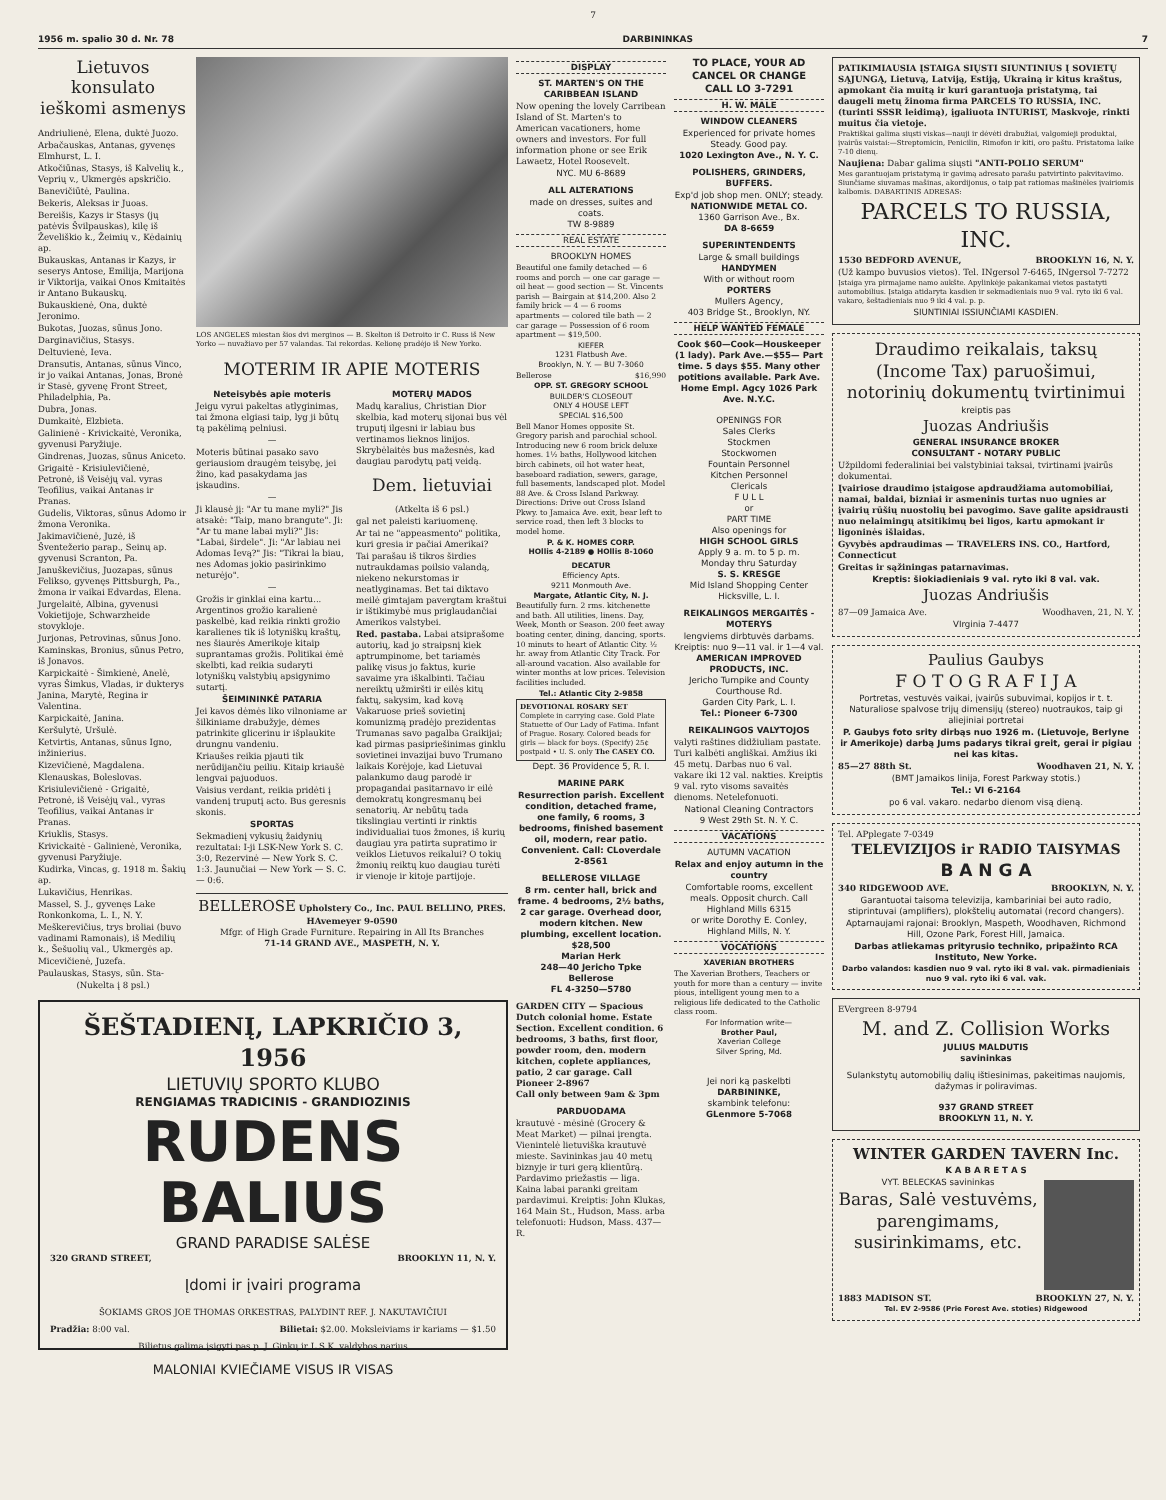7
1956 m. spalio 30 d. Nr. 78 DARBININKAS 7
Lietuvos konsulato ieškomi asmenys
Andriulienė, Elena, duktė Juozo.
Arbačauskas, Antanas, gyvenęs Elmhurst, L. I.
Atkočiūnas, Stasys, iš Kalvelių k., Veprių v., Ukmergės apskričio.
Banevičiūtė, Paulina.
Bekeris, Aleksas ir Juoas.
Bereišis, Kazys ir Stasys (jų patėvis Švilpauskas), kilę iš Ževeliškio k., Žeimių v., Kėdainių ap.
Bukauskas, Antanas ir Kazys, ir seserys Antose, Emilija, Marijona ir Viktorija, vaikai Onos Kmitaitės ir Antano Bukauskų.
Bukauskienė, Ona, duktė Jeronimo.
Bukotas, Juozas, sūnus Jono.
Darginavičius, Stasys.
Deltuvienė, Ieva.
Dransutis, Antanas, sūnus Vinco, ir jo vaikai Antanas, Jonas, Bronė ir Stasė, gyvenę Front Street, Philadelphia, Pa.
Dubra, Jonas.
Dumkaitė, Elzbieta.
Galinienė - Krivickaitė, Veronika, gyvenusi Paryžiuje.
Gindrenas, Juozas, sūnus Aniceto.
Grigaitė - Krisiulevičienė, Petronė, iš Veisėjų val. vyras Teofilius, vaikai Antanas ir Pranas.
Gudelis, Viktoras, sūnus Adomo ir žmona Veronika.
Jakimavičienė, Juzė, iš Šventežerio parap., Seinų ap. gyvenusi Scranton, Pa.
Januškevičius, Juozapas, sūnus Felikso, gyvenęs Pittsburgh, Pa., žmona ir vaikai Edvardas, Elena.
Jurgelaitė, Albina, gyvenusi Vokietijoje, Schwarzheide stovykloje.
Jurjonas, Petrovinas, sūnus Jono.
Kaminskas, Bronius, sūnus Petro, iš Jonavos.
Karpickaitė - Šimkienė, Anelė, vyras Šimkus, Vladas, ir dukterys Janina, Marytė, Regina ir Valentina.
Karpickaitė, Janina.
Keršulytė, Uršulė.
Ketvirtis, Antanas, sūnus Igno, inžinierius.
Kizevičienė, Magdalena.
Klenauskas, Boleslovas.
Krisiulevičienė - Grigaitė, Petronė, iš Veisėjų val., vyras Teofilius, vaikai Antanas ir Pranas.
Kriuklis, Stasys.
Krivickaitė - Galinienė, Veronika, gyvenusi Paryžiuje.
Kudirka, Vincas, g. 1918 m. Šakių ap.
Lukavičius, Henrikas.
Massel, S. J., gyvenęs Lake Ronkonkoma, L. I., N. Y.
Meškerevičius, trys broliai (buvo vadinami Ramonais), iš Medilių k., Šešuolių val., Ukmergės ap.
Micevičienė, Juzefa.
Paulauskas, Stasys, sūn. Sta-
(Nukelta į 8 psl.)
LOS ANGELES miestan šios dvi merginos — B. Skelton iš Detroito ir C. Russ iš New Yorko — nuvažiavo per 57 valandas. Tai rekordas. Kelionę pradėjo iš New Yorko.
MOTERIM IR APIE MOTERIS
Neteisybės apie moteris
Jeigu vyrui pakeltas atlyginimas, tai žmona elgiasi taip, lyg ji būtų tą pakėlimą pelniusi.
—
Moteris būtinai pasako savo geriausiom draugėm teisybę, jei žino, kad pasakydama jas įskaudins.
—
Ji klausė jį: "Ar tu mane myli?" Jis atsakė: "Taip, mano brangute". Ji: "Ar tu mane labai myli?" Jis: "Labai, širdele". Ji: "Ar labiau nei Adomas Ievą?" Jis: "Tikrai la biau, nes Adomas jokio pasirinkimo neturėjo".
—
Grožis ir ginklai eina kartu... Argentinos grožio karalienė paskelbė, kad reikia rinkti grožio karalienes tik iš lotyniškų kraštų, nes šiaurės Amerikoje kitaip suprantamas grožis. Politikai ėmė skelbti, kad reikia sudaryti lotyniškų valstybių apsigynimo sutartį.
ŠEIMININKĖ PATARIA
Jei kavos dėmės liko vilnoniame ar šilkiniame drabužyje, dėmes patrinkite glicerinu ir išplaukite drungnu vandeniu.
Kriaušes reikia pjauti tik nerūdijančiu peiliu. Kitaip kriaušė lengvai pajuoduos.
Vaisius verdant, reikia pridėti į vandenį truputį acto. Bus geresnis skonis.
SPORTAS
Sekmadienį vykusių žaidynių rezultatai: I-ji LSK-New York S. C. 3:0, Rezervinė — New York S. C. 1:3. Jaunučiai — New York — S. C. — 0:6.
MOTERŲ MADOS
Madų karalius, Christian Dior skelbia, kad moterų sijonai bus vėl truputį ilgesni ir labiau bus vertinamos lieknos linijos. Skrybėlaitės bus mažesnės, kad daugiau parodytų patį veidą.
Dem. lietuviai
(Atkelta iš 6 psl.)
gal net paleisti kariuomenę.
Ar tai ne "appeasmento" politika, kuri gresia ir pačiai Amerikai?
Tai parašau iš tikros širdies nutraukdamas poilsio valandą, niekeno nekurstomas ir neatlyginamas. Bet tai diktavo meilė gimtajam pavergtam kraštui ir ištikimybė mus priglaudančiai Amerikos valstybei.
Red. pastaba. Labai atsiprašome autorių, kad jo straipsnį kiek aptrumpinome, bet tariamės palikę visus jo faktus, kurie savaime yra iškalbinti. Tačiau nereiktų užmiršti ir eilės kitų faktų, sakysim, kad kovą Vakaruose prieš sovietinį komunizmą pradėjo prezidentas Trumanas savo pagalba Graikijai; kad pirmas pasipriešinimas ginklu sovietinei invazijai buvo Trumano laikais Korėjoje, kad Lietuvai palankumo daug parodė ir propagandai pasitarnavo ir eilė demokratų kongresmanų bei senatorių. Ar nebūtų tada tikslingiau vertinti ir rinktis individualiai tuos žmones, iš kurių daugiau yra patirta supratimo ir veiklos Lietuvos reikalui? O tokių žmonių reiktų kuo daugiau turėti ir vienoje ir kitoje partijoje.
BELLEROSE Upholstery Co., Inc. PAUL BELLINO, PRES. HAvemeyer 9-0590
Mfgr. of High Grade Furniture. Repairing in All Its Branches
71-14 GRAND AVE., MASPETH, N. Y.
ŠEŠTADIENĮ, LAPKRIČIO 3, 1956
LIETUVIŲ SPORTO KLUBO
RENGIAMAS TRADICINIS - GRANDIOZINIS
RUDENS BALIUS
GRAND PARADISE SALĖSE
320 GRAND STREET, BROOKLYN 11, N. Y.
Įdomi ir įvairi programa
ŠOKIAMS GROS JOE THOMAS ORKESTRAS, PALYDINT REF. J. NAKUTAVIČIUI
Pradžia: 8:00 val. Bilietai: $2.00. Moksleiviams ir kariams — $1.50
Bilietus galima įsigyti pas p. J. Ginkų ir L.S.K. valdybos narius
MALONIAI KVIEČIAME VISUS IR VISAS
DISPLAY
ST. MARTEN'S ON THE CARIBBEAN ISLAND
Now opening the lovely Carribean Island of St. Marten's to American vacationers, home owners and investors. For full information phone or see Erik Lawaetz, Hotel Roosevelt.
NYC. MU 6-8689
ALL ALTERATIONS
made on dresses, suites and coats.
TW 8-9889
REAL ESTATE
BROOKLYN HOMES
Beautiful one family detached — 6 rooms and porch — one car garage — oil heat — good section — St. Vincents parish — Bairgain at $14,200. Also 2 family brick — 4 — 6 rooms apartments — colored tile bath — 2 car garage — Possession of 6 room apartment — $19,500.
KIEFER
1231 Flatbush Ave.
Brooklyn, N. Y. — BU 7-3060
Bellerose $16,990
OPP. ST. GREGORY SCHOOL
BUILDER'S CLOSEOUT
ONLY 4 HOUSE LEFT
SPECIAL $16,500
Bell Manor Homes opposite St. Gregory parish and parochial school. Introducing new 6 room brick deluxe homes. 1½ baths, Hollywood kitchen birch cabinets, oil hot water heat, baseboard radiation, sewers, garage, full basements, landscaped plot. Model 88 Ave. & Cross Island Parkway. Directions: Drive out Cross Island Pkwy. to Jamaica Ave. exit, bear left to service road, then left 3 blocks to model home.
P. & K. HOMES CORP.
HOllis 4-2189 ● HOllis 8-1060
DECATUR
Efficiency Apts.
9211 Monmouth Ave.
Margate, Atlantic City, N. J.
Beautifully furn. 2 rms. kitchenette and bath. All utilities, linens. Day, Week, Month or Season. 200 feet away boating center, dining, dancing, sports. 10 minuts to heart of Atlantic City. ½ hr. away from Atlantic City Track. For all-around vacation. Also available for winter months at low prices. Television facilities included.
Tel.: Atlantic City 2-9858
DEVOTIONAL ROSARY SET
Complete in carrying case. Gold Plate Statuette of Our Lady of Fatima. Infant of Prague. Rosary. Colored beads for girls — black for boys. (Specify) 25¢ postpaid • U. S. only The CASEY CO.
Dept. 36 Providence 5, R. I.
MARINE PARK
Resurrection parish. Excellent condition, detached frame, one family, 6 rooms, 3 bedrooms, finished basement oil, modern, rear patio. Convenient. Call: CLoverdale 2-8561
BELLEROSE VILLAGE
8 rm. center hall, brick and frame. 4 bedrooms, 2½ baths, 2 car garage. Overhead door, modern kitchen. New plumbing, excellent location. $28,500
Marian Herk
248—40 Jericho Tpke
Bellerose
FL 4-3250—5780
GARDEN CITY — Spacious Dutch colonial home. Estate Section. Excellent condition. 6 bedrooms, 3 baths, first floor, powder room, den. modern kitchen, coplete appliances, patio, 2 car garage. Call Pioneer 2-8967
Call only between 9am & 3pm
PARDUODAMA
krautuvė - mėsinė (Grocery & Meat Market) — pilnai įrengta. Vienintelė lietuviška krautuvė mieste. Savininkas jau 40 metų biznyje ir turi gerą klientūrą. Pardavimo priežastis — liga. Kaina labai paranki greitam pardavimui. Kreiptis: John Klukas, 164 Main St., Hudson, Mass. arba telefonuoti: Hudson, Mass. 437—R.
TO PLACE, YOUR AD
CANCEL OR CHANGE
CALL LO 3-7291
H. W. MALE
WINDOW CLEANERS
Experienced for private homes Steady. Good pay.
1020 Lexington Ave., N. Y. C.
POLISHERS, GRINDERS, BUFFERS.
Exp'd job shop men. ONLY; steady.
NATIONWIDE METAL CO.
1360 Garrison Ave., Bx.
DA 8-6659
SUPERINTENDENTS
Large & small buildings
HANDYMEN
With or without room
PORTERS
Mullers Agency,
403 Bridge St., Brooklyn, NY.
HELP WANTED FEMALE
Cook $60—Cook—Houskeeper (1 lady). Park Ave.—$55— Part time. 5 days $55. Many other potitions available. Park Ave. Home Empl. Agcy 1026 Park Ave. N.Y.C.
OPENINGS FOR
Sales Clerks
Stockmen
Stockwomen
Fountain Personnel
Kitchen Personnel
Clericals
F U L L
or
PART TIME
Also openings for
HIGH SCHOOL GIRLS
Apply 9 a. m. to 5 p. m.
Monday thru Saturday
S. S. KRESGE
Mid Island Shopping Center
Hicksville, L. I.
REIKALINGOS MERGAITĖS - MOTERYS
lengviems dirbtuvės darbams. Kreiptis: nuo 9—11 val. ir 1—4 val.
AMERICAN IMPROVED PRODUCTS, INC.
Jericho Turnpike and County Courthouse Rd.
Garden City Park, L. I.
Tel.: Pioneer 6-7300
REIKALINGOS VALYTOJOS
valyti raštines didžiuliam pastate. Turi kalbėti angliškai. Amžius iki 45 metų. Darbas nuo 6 val. vakare iki 12 val. nakties. Kreiptis 9 val. ryto visoms savaitės dienoms. Netelefonuoti.
National Cleaning Contractors
9 West 29th St. N. Y. C.
VACATIONS
AUTUMN VACATION
Relax and enjoy autumn in the country
Comfortable rooms, excellent meals. Opposit church. Call Highland Mills 6315
or write Dorothy E. Conley,
Highland Mills, N. Y.
VOCATIONS
XAVERIAN BROTHERS
The Xaverian Brothers, Teachers or youth for more than a century — invite pious, intelligent young men to a religious life dedicated to the Catholic class room.
For Information write—
Brother Paul,
Xaverian College
Silver Spring, Md.
Jei nori ką paskelbti
DARBININKE,
skambink telefonu:
GLenmore 5-7068
PATIKIMIAUSIA ĮSTAIGA SIŲSTI SIUNTINIUS Į SOVIETŲ SĄJUNGĄ, Lietuvą, Latviją, Estiją, Ukrainą ir kitus kraštus, apmokant čia muitą ir kuri garantuoja pristatymą, tai daugeli metų žinoma firma PARCELS TO RUSSIA, INC. (turinti SSSR leidimą), įgaliuota INTURIST, Maskvoje, rinkti muitus čia vietoje.
Praktiškai galima siųsti viskas—nauji ir dėvėti drabužiai, valgomieji produktai, įvairūs vaistai:—Streptomicin, Penicilin, Rimofon ir kiti, oro paštu. Pristatoma laike 7-10 dienų.
Naujiena: Dabar galima siųsti "ANTI-POLIO SERUM"
Mes garantuojam pristatymą ir gavimą adresato parašu patvirtinto pakvitavimo. Siunčiame siuvamas mašinas, akordijonus, o taip pat ratiomas mašinėles įvairiomis kalbomis. DABARTINIS ADRESAS:
PARCELS TO RUSSIA, INC.
1530 BEDFORD AVENUE, BROOKLYN 16, N. Y.
(Už kampo buvusios vietos). Tel. INgersol 7-6465, INgersol 7-7272
Įstaiga yra pirmajame namo aukšte. Apylinkėje pakankamai vietos pastatyti automobilius. Įstaiga atidaryta kasdien ir sekmadieniais nuo 9 val. ryto iki 6 val. vakaro, šeštadieniais nuo 9 iki 4 val. p. p.
SIUNTINIAI ISSIUNČIAMI KASDIEN.
Draudimo reikalais, taksų (Income Tax) paruošimui, notorinių dokumentų tvirtinimui
kreiptis pas
Juozas Andriušis
GENERAL INSURANCE BROKER
CONSULTANT - NOTARY PUBLIC
Užpildomi federaliniai bei valstybiniai taksai, tvirtinami įvairūs dokumentai.
Įvairiose draudimo įstaigose apdraudžiama automobiliai, namai, baldai, bizniai ir asmeninis turtas nuo ugnies ar įvairių rūšių nuostolių bei pavogimo. Save galite apsidrausti nuo nelaimingų atsitikimų bei ligos, kartu apmokant ir ligoninės išlaidas.
Gyvybės apdraudimas — TRAVELERS INS. CO., Hartford, Connecticut
Greitas ir sąžiningas patarnavimas.
Kreptis: šiokiadieniais 9 val. ryto iki 8 val. vak.
Juozas Andriušis
87—09 Jamaica Ave. Woodhaven, 21, N. Y.
VIrginia 7-4477
Paulius Gaubys
F O T O G R A F I J A
Portretas, vestuvės vaikai, įvairūs subuvimai, kopijos ir t. t. Naturaliose spalvose trijų dimensijų (stereo) nuotraukos, taip gi aliejiniai portretai
P. Gaubys foto srity dirbąs nuo 1926 m. (Lietuvoje, Berlyne ir Amerikoje) darbą Jums padarys tikrai greit, gerai ir pigiau nei kas kitas.
85—27 88th St. Woodhaven 21, N. Y.
(BMT Jamaikos linija, Forest Parkway stotis.)
Tel.: VI 6-2164
po 6 val. vakaro. nedarbo dienom visą dieną.
Tel. APplegate 7-0349
TELEVIZIJOS ir RADIO TAISYMAS
B A N G A
340 RIDGEWOOD AVE. BROOKLYN, N. Y.
Garantuotai taisoma televizija, kambariniai bei auto radio, stiprintuvai (amplifiers), plokštelių automatai (record changers).
Aptarnaujami rajonai: Brooklyn, Maspeth, Woodhaven, Richmond Hill, Ozone Park, Forest Hill, Jamaica.
Darbas atliekamas prityrusio techniko, pripažinto RCA Instituto, New Yorke.
Darbo valandos: kasdien nuo 9 val. ryto iki 8 val. vak. pirmadieniais nuo 9 val. ryto iki 6 val. vak.
EVergreen 8-9794
M. and Z. Collision Works
JULIUS MALDUTIS
savininkas
Sulankstytų automobilių dalių ištiesinimas, pakeitimas naujomis, dažymas ir poliravimas.
937 GRAND STREET
BROOKLYN 11, N. Y.
WINTER GARDEN TAVERN Inc.
K A B A R E T A S
VYT. BELECKAS savininkas
Baras, Salė vestuvėms, parengimams, susirinkimams, etc.
1883 MADISON ST. BROOKLYN 27, N. Y.
Tel. EV 2-9586 (Prie Forest Ave. stoties) Ridgewood